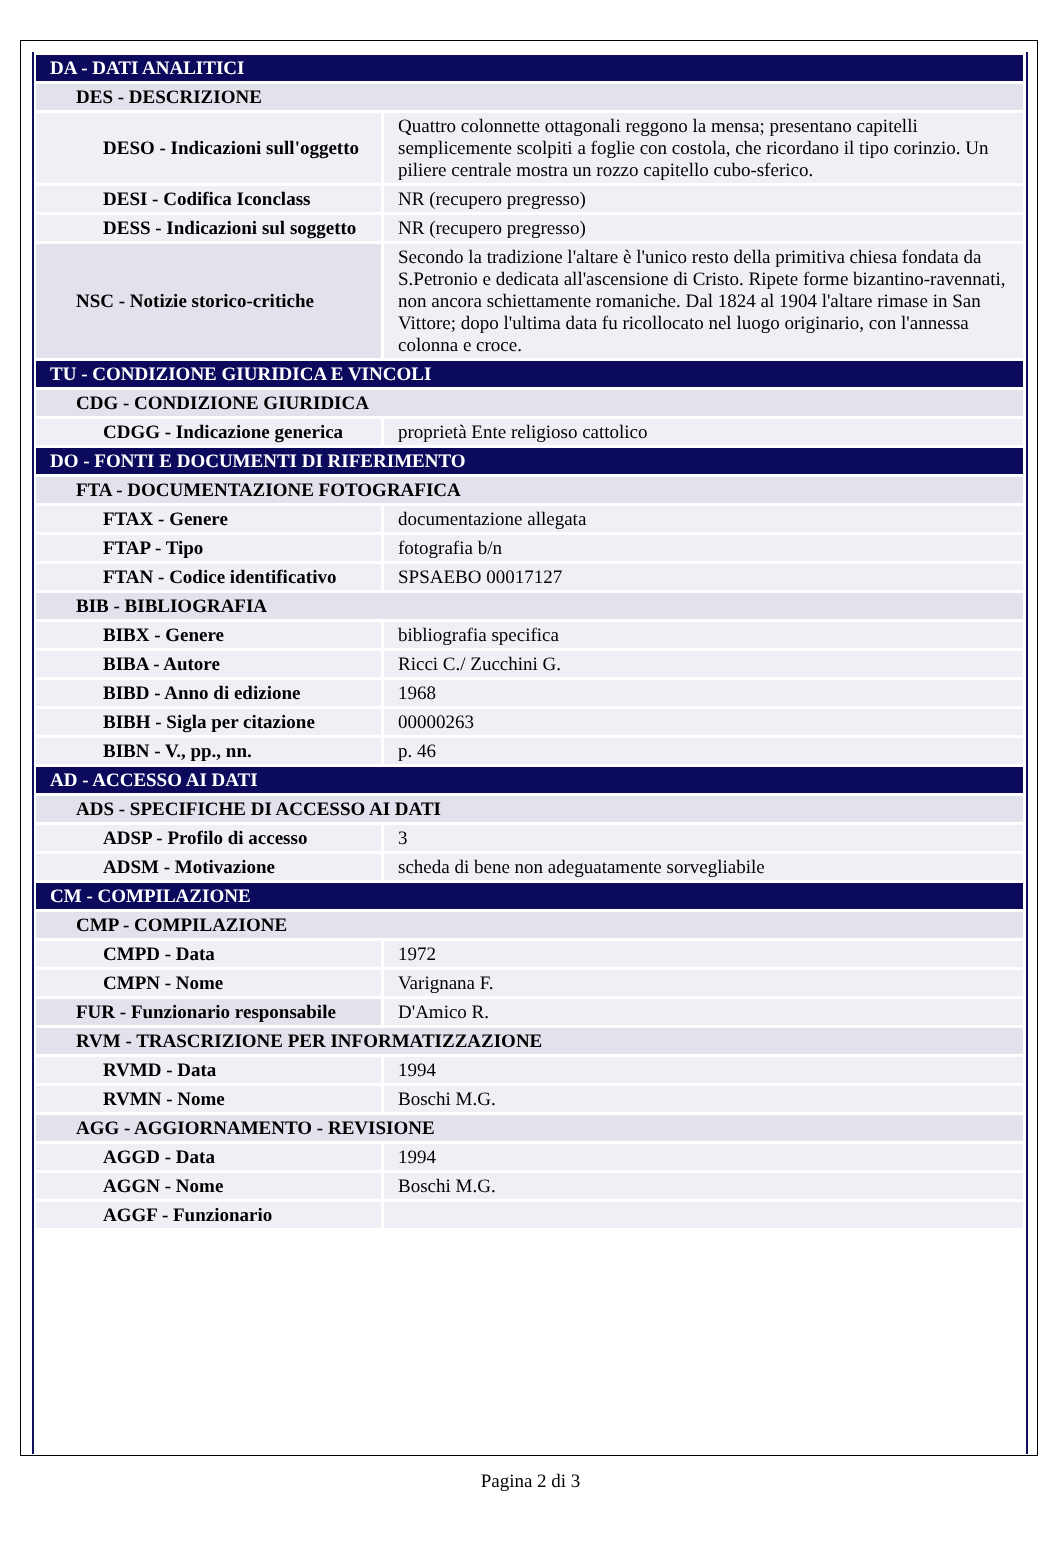| DA - DATI ANALITICI | |
| DES - DESCRIZIONE | |
| DESO - Indicazioni sull'oggetto | Quattro colonnette ottagonali reggono la mensa; presentano capitelli semplicemente scolpiti a foglie con costola, che ricordano il tipo corinzio. Un piliere centrale mostra un rozzo capitello cubo-sferico. |
| DESI - Codifica Iconclass | NR (recupero pregresso) |
| DESS - Indicazioni sul soggetto | NR (recupero pregresso) |
| NSC - Notizie storico-critiche | Secondo la tradizione l'altare è l'unico resto della primitiva chiesa fondata da S.Petronio e dedicata all'ascensione di Cristo. Ripete forme bizantino-ravennati, non ancora schiettamente romaniche. Dal 1824 al 1904 l'altare rimase in San Vittore; dopo l'ultima data fu ricollocato nel luogo originario, con l'annessa colonna e croce. |
| TU - CONDIZIONE GIURIDICA E VINCOLI | |
| CDG - CONDIZIONE GIURIDICA | |
| CDGG - Indicazione generica | proprietà Ente religioso cattolico |
| DO - FONTI E DOCUMENTI DI RIFERIMENTO | |
| FTA - DOCUMENTAZIONE FOTOGRAFICA | |
| FTAX - Genere | documentazione allegata |
| FTAP - Tipo | fotografia b/n |
| FTAN - Codice identificativo | SPSAEBO 00017127 |
| BIB - BIBLIOGRAFIA | |
| BIBX - Genere | bibliografia specifica |
| BIBA - Autore | Ricci C./ Zucchini G. |
| BIBD - Anno di edizione | 1968 |
| BIBH - Sigla per citazione | 00000263 |
| BIBN - V., pp., nn. | p. 46 |
| AD - ACCESSO AI DATI | |
| ADS - SPECIFICHE DI ACCESSO AI DATI | |
| ADSP - Profilo di accesso | 3 |
| ADSM - Motivazione | scheda di bene non adeguatamente sorvegliabile |
| CM - COMPILAZIONE | |
| CMP - COMPILAZIONE | |
| CMPD - Data | 1972 |
| CMPN - Nome | Varignana F. |
| FUR - Funzionario responsabile | D'Amico R. |
| RVM - TRASCRIZIONE PER INFORMATIZZAZIONE | |
| RVMD - Data | 1994 |
| RVMN - Nome | Boschi M.G. |
| AGG - AGGIORNAMENTO - REVISIONE | |
| AGGD - Data | 1994 |
| AGGN - Nome | Boschi M.G. |
| AGGF - Funzionario | |
Pagina 2 di 3